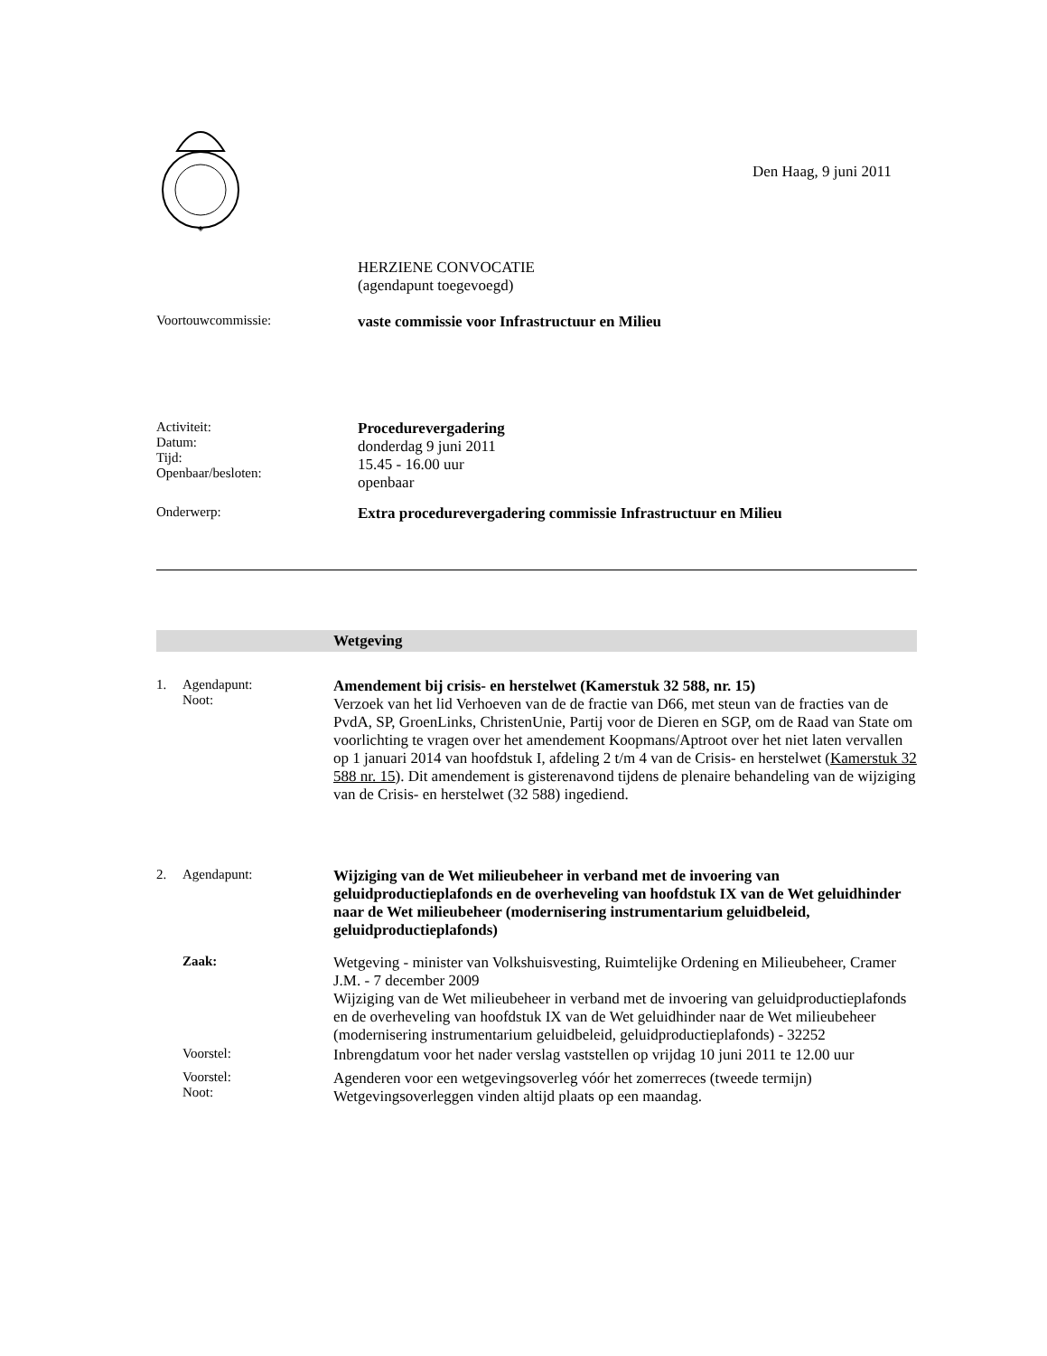◈
Den Haag, 9 juni 2011
HERZIENE CONVOCATIE
(agendapunt toegevoegd)
Voortouwcommissie: vaste commissie voor Infrastructuur en Milieu
Activiteit:
Datum:
Tijd:
Openbaar/besloten:
Procedurevergadering
donderdag 9 juni 2011
15.45 - 16.00 uur
openbaar
Onderwerp: Extra procedurevergadering commissie Infrastructuur en Milieu
Wetgeving
1. Agendapunt:
Noot:
Amendement bij crisis- en herstelwet (Kamerstuk 32 588, nr. 15)
Verzoek van het lid Verhoeven van de de fractie van D66, met steun van de fracties van de PvdA, SP, GroenLinks, ChristenUnie, Partij voor de Dieren en SGP, om de Raad van State om voorlichting te vragen over het amendement Koopmans/Aptroot over het niet laten vervallen op 1 januari 2014 van hoofdstuk I, afdeling 2 t/m 4 van de Crisis- en herstelwet (Kamerstuk 32 588 nr. 15). Dit amendement is gisterenavond tijdens de plenaire behandeling van de wijziging van de Crisis- en herstelwet (32 588) ingediend.
2. Agendapunt: Wijziging van de Wet milieubeheer in verband met de invoering van geluidproductieplafonds en de overheveling van hoofdstuk IX van de Wet geluidhinder naar de Wet milieubeheer (modernisering instrumentarium geluidbeleid, geluidproductieplafonds)
Zaak: Wetgeving - minister van Volkshuisvesting, Ruimtelijke Ordening en Milieubeheer, Cramer J.M. - 7 december 2009
Wijziging van de Wet milieubeheer in verband met de invoering van geluidproductieplafonds en de overheveling van hoofdstuk IX van de Wet geluidhinder naar de Wet milieubeheer (modernisering instrumentarium geluidbeleid, geluidproductieplafonds) - 32252
Voorstel: Inbrengdatum voor het nader verslag vaststellen op vrijdag 10 juni 2011 te 12.00 uur
Voorstel:
Noot:
Agenderen voor een wetgevingsoverleg vóór het zomerreces (tweede termijn)
Wetgevingsoverleggen vinden altijd plaats op een maandag.